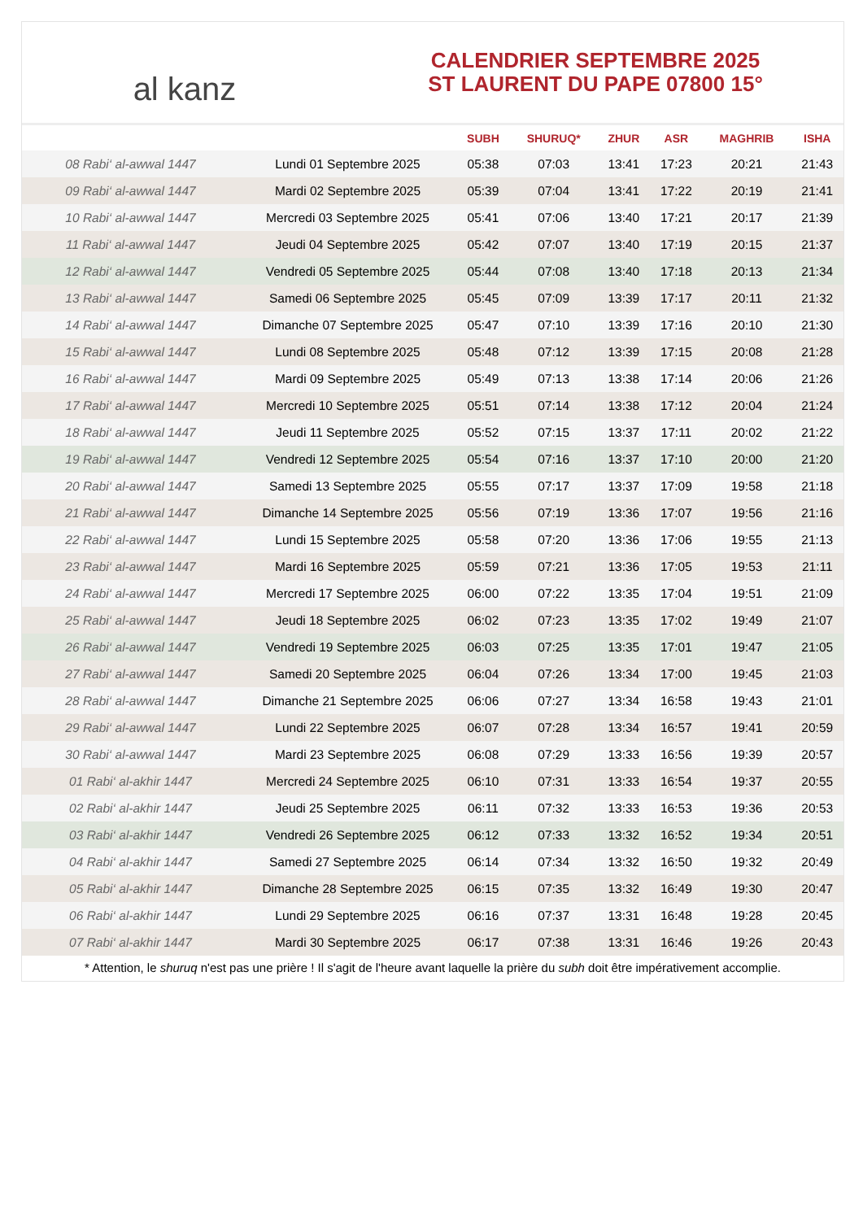al kanz
CALENDRIER SEPTEMBRE 2025
ST LAURENT DU PAPE 07800 15°
| | | SUBH | SHURUQ* | ZHUR | ASR | MAGHRIB | ISHA |
| --- | --- | --- | --- | --- | --- | --- | --- |
| 08 Rabi‘ al-awwal 1447 | Lundi 01 Septembre 2025 | 05:38 | 07:03 | 13:41 | 17:23 | 20:21 | 21:43 |
| 09 Rabi‘ al-awwal 1447 | Mardi 02 Septembre 2025 | 05:39 | 07:04 | 13:41 | 17:22 | 20:19 | 21:41 |
| 10 Rabi‘ al-awwal 1447 | Mercredi 03 Septembre 2025 | 05:41 | 07:06 | 13:40 | 17:21 | 20:17 | 21:39 |
| 11 Rabi‘ al-awwal 1447 | Jeudi 04 Septembre 2025 | 05:42 | 07:07 | 13:40 | 17:19 | 20:15 | 21:37 |
| 12 Rabi‘ al-awwal 1447 | Vendredi 05 Septembre 2025 | 05:44 | 07:08 | 13:40 | 17:18 | 20:13 | 21:34 |
| 13 Rabi‘ al-awwal 1447 | Samedi 06 Septembre 2025 | 05:45 | 07:09 | 13:39 | 17:17 | 20:11 | 21:32 |
| 14 Rabi‘ al-awwal 1447 | Dimanche 07 Septembre 2025 | 05:47 | 07:10 | 13:39 | 17:16 | 20:10 | 21:30 |
| 15 Rabi‘ al-awwal 1447 | Lundi 08 Septembre 2025 | 05:48 | 07:12 | 13:39 | 17:15 | 20:08 | 21:28 |
| 16 Rabi‘ al-awwal 1447 | Mardi 09 Septembre 2025 | 05:49 | 07:13 | 13:38 | 17:14 | 20:06 | 21:26 |
| 17 Rabi‘ al-awwal 1447 | Mercredi 10 Septembre 2025 | 05:51 | 07:14 | 13:38 | 17:12 | 20:04 | 21:24 |
| 18 Rabi‘ al-awwal 1447 | Jeudi 11 Septembre 2025 | 05:52 | 07:15 | 13:37 | 17:11 | 20:02 | 21:22 |
| 19 Rabi‘ al-awwal 1447 | Vendredi 12 Septembre 2025 | 05:54 | 07:16 | 13:37 | 17:10 | 20:00 | 21:20 |
| 20 Rabi‘ al-awwal 1447 | Samedi 13 Septembre 2025 | 05:55 | 07:17 | 13:37 | 17:09 | 19:58 | 21:18 |
| 21 Rabi‘ al-awwal 1447 | Dimanche 14 Septembre 2025 | 05:56 | 07:19 | 13:36 | 17:07 | 19:56 | 21:16 |
| 22 Rabi‘ al-awwal 1447 | Lundi 15 Septembre 2025 | 05:58 | 07:20 | 13:36 | 17:06 | 19:55 | 21:13 |
| 23 Rabi‘ al-awwal 1447 | Mardi 16 Septembre 2025 | 05:59 | 07:21 | 13:36 | 17:05 | 19:53 | 21:11 |
| 24 Rabi‘ al-awwal 1447 | Mercredi 17 Septembre 2025 | 06:00 | 07:22 | 13:35 | 17:04 | 19:51 | 21:09 |
| 25 Rabi‘ al-awwal 1447 | Jeudi 18 Septembre 2025 | 06:02 | 07:23 | 13:35 | 17:02 | 19:49 | 21:07 |
| 26 Rabi‘ al-awwal 1447 | Vendredi 19 Septembre 2025 | 06:03 | 07:25 | 13:35 | 17:01 | 19:47 | 21:05 |
| 27 Rabi‘ al-awwal 1447 | Samedi 20 Septembre 2025 | 06:04 | 07:26 | 13:34 | 17:00 | 19:45 | 21:03 |
| 28 Rabi‘ al-awwal 1447 | Dimanche 21 Septembre 2025 | 06:06 | 07:27 | 13:34 | 16:58 | 19:43 | 21:01 |
| 29 Rabi‘ al-awwal 1447 | Lundi 22 Septembre 2025 | 06:07 | 07:28 | 13:34 | 16:57 | 19:41 | 20:59 |
| 30 Rabi‘ al-awwal 1447 | Mardi 23 Septembre 2025 | 06:08 | 07:29 | 13:33 | 16:56 | 19:39 | 20:57 |
| 01 Rabi‘ al-akhir 1447 | Mercredi 24 Septembre 2025 | 06:10 | 07:31 | 13:33 | 16:54 | 19:37 | 20:55 |
| 02 Rabi‘ al-akhir 1447 | Jeudi 25 Septembre 2025 | 06:11 | 07:32 | 13:33 | 16:53 | 19:36 | 20:53 |
| 03 Rabi‘ al-akhir 1447 | Vendredi 26 Septembre 2025 | 06:12 | 07:33 | 13:32 | 16:52 | 19:34 | 20:51 |
| 04 Rabi‘ al-akhir 1447 | Samedi 27 Septembre 2025 | 06:14 | 07:34 | 13:32 | 16:50 | 19:32 | 20:49 |
| 05 Rabi‘ al-akhir 1447 | Dimanche 28 Septembre 2025 | 06:15 | 07:35 | 13:32 | 16:49 | 19:30 | 20:47 |
| 06 Rabi‘ al-akhir 1447 | Lundi 29 Septembre 2025 | 06:16 | 07:37 | 13:31 | 16:48 | 19:28 | 20:45 |
| 07 Rabi‘ al-akhir 1447 | Mardi 30 Septembre 2025 | 06:17 | 07:38 | 13:31 | 16:46 | 19:26 | 20:43 |
* Attention, le shuruq n'est pas une prière ! Il s'agit de l'heure avant laquelle la prière du subh doit être impérativement accomplie.